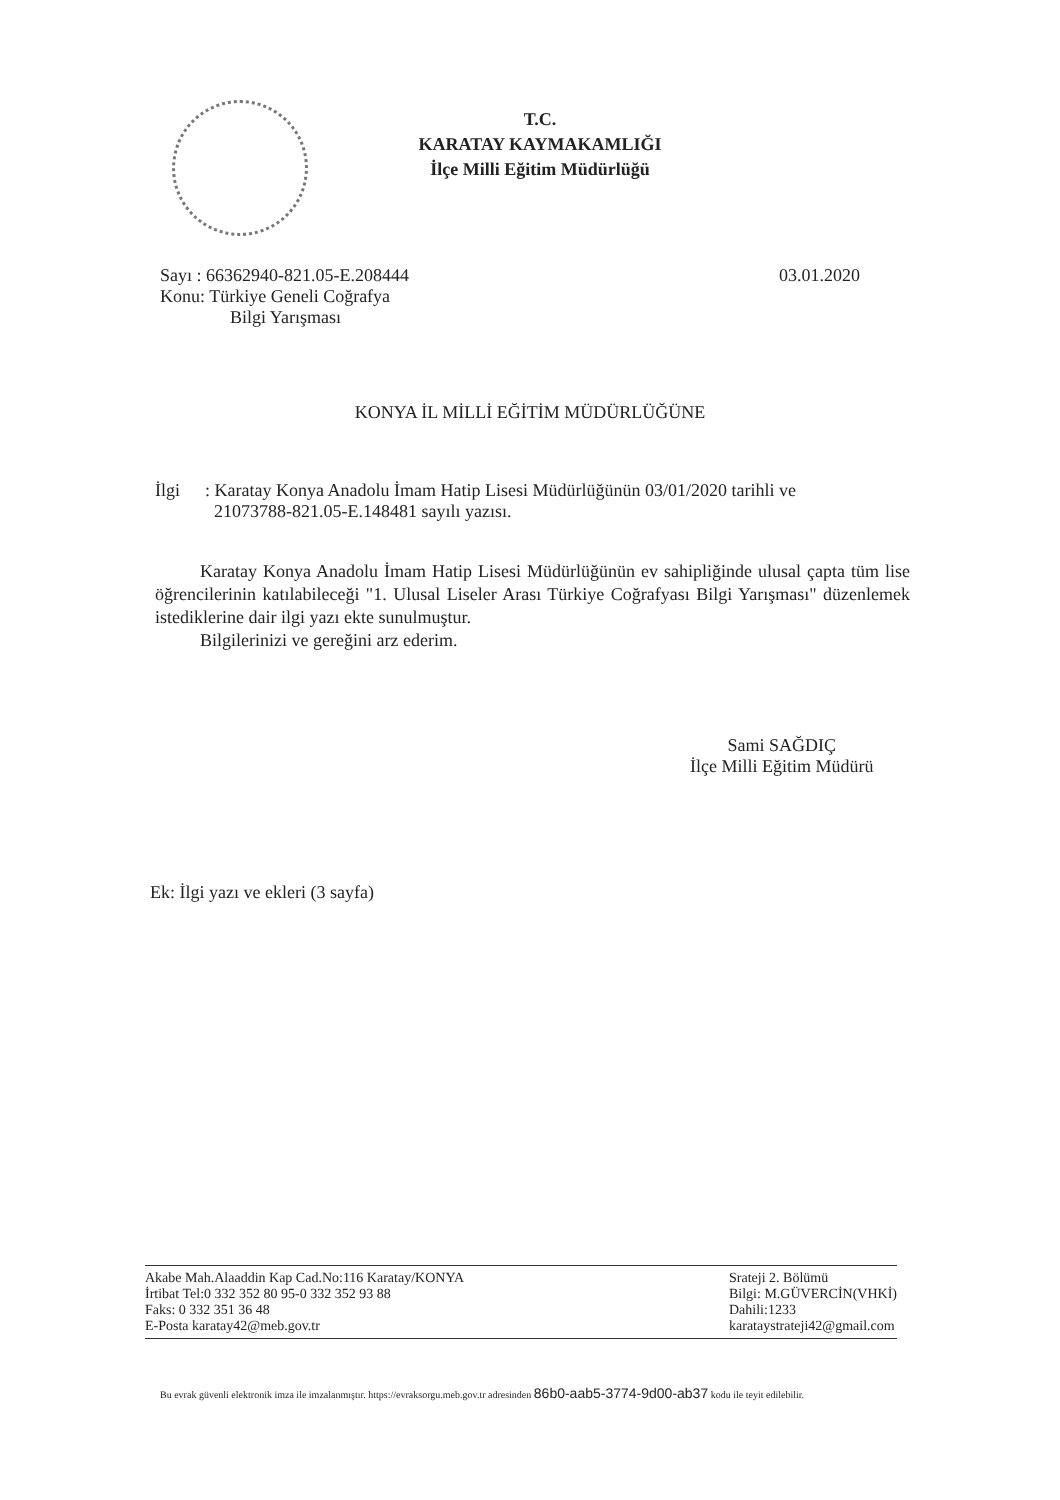T.C.
KARATAY KAYMAKAMLIĞI
İlçe Milli Eğitim Müdürlüğü
Sayı : 66362940-821.05-E.208444
03.01.2020
Konu: Türkiye Geneli Coğrafya
Bilgi Yarışması
KONYA İL MİLLİ EĞİTİM MÜDÜRLÜĞÜNE
İlgi : Karatay Konya Anadolu İmam Hatip Lisesi Müdürlüğünün 03/01/2020 tarihli ve
21073788-821.05-E.148481 sayılı yazısı.
Karatay Konya Anadolu İmam Hatip Lisesi Müdürlüğünün ev sahipliğinde ulusal çapta tüm lise öğrencilerinin katılabileceği "1. Ulusal Liseler Arası Türkiye Coğrafyası Bilgi Yarışması" düzenlemek istediklerine dair ilgi yazı ekte sunulmuştur.
Bilgilerinizi ve gereğini arz ederim.
Sami SAĞDIÇ
İlçe Milli Eğitim Müdürü
Ek: İlgi yazı ve ekleri (3 sayfa)
Akabe Mah.Alaaddin Kap Cad.No:116 Karatay/KONYA
İrtibat Tel:0 332 352 80 95-0 332 352 93 88
Faks: 0 332 351 36 48
E-Posta karatay42@meb.gov.tr
Srateji 2. Bölümü
Bilgi: M.GÜVERCİN(VHKİ)
Dahili:1233
karataystrateji42@gmail.com
Bu evrak güvenli elektronik imza ile imzalanmıştır. https://evraksorgu.meb.gov.tr adresinden 86b0-aab5-3774-9d00-ab37 kodu ile teyit edilebilir.